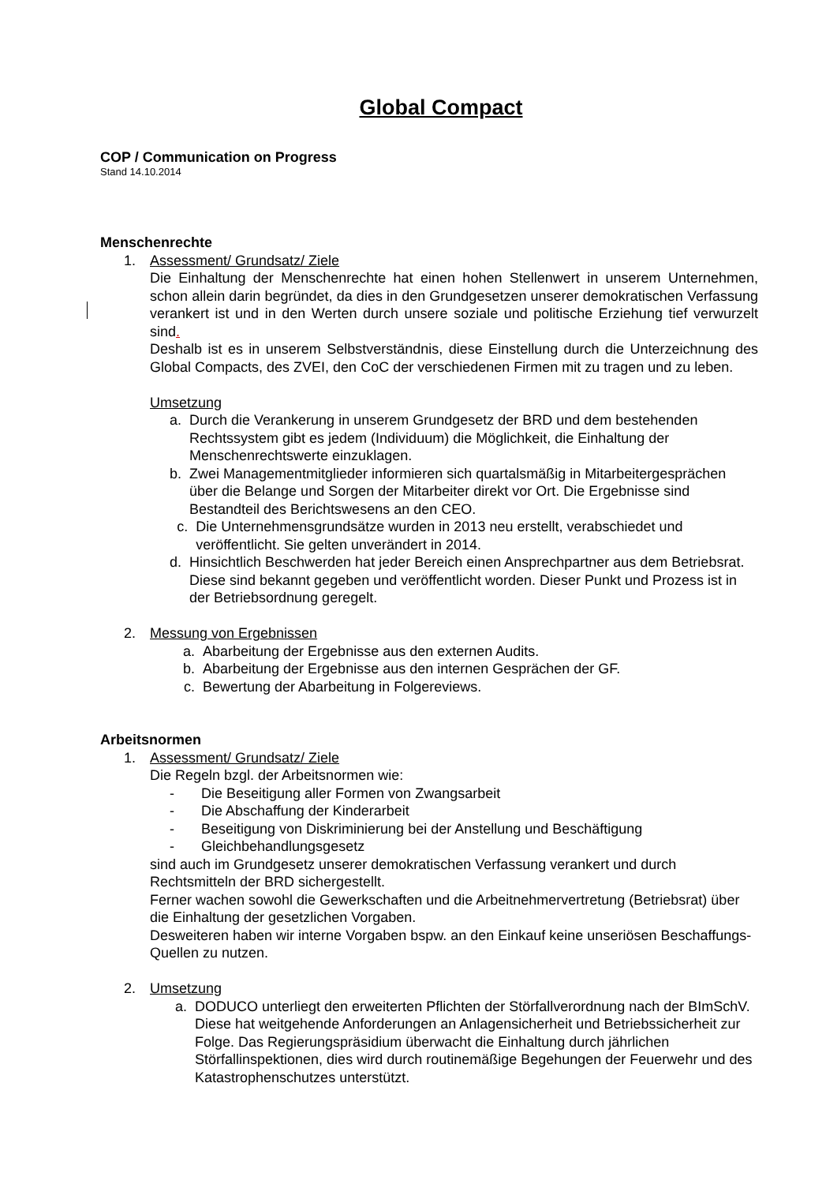Global Compact
COP / Communication on Progress
Stand 14.10.2014
Menschenrechte
1. Assessment/ Grundsatz/ Ziele
Die Einhaltung der Menschenrechte hat einen hohen Stellenwert in unserem Unternehmen, schon allein darin begründet, da dies in den Grundgesetzen unserer demokratischen Verfassung verankert ist und in den Werten durch unsere soziale und politische Erziehung tief verwurzelt sind.
Deshalb ist es in unserem Selbstverständnis, diese Einstellung durch die Unterzeichnung des Global Compacts, des ZVEI, den CoC der verschiedenen Firmen mit zu tragen und zu leben.
Umsetzung
a. Durch die Verankerung in unserem Grundgesetz der BRD und dem bestehenden Rechtssystem gibt es jedem (Individuum) die Möglichkeit, die Einhaltung der Menschenrechtswerte einzuklagen.
b. Zwei Managementmitglieder informieren sich quartalsmäßig in Mitarbeitergesprächen über die Belange und Sorgen der Mitarbeiter direkt vor Ort. Die Ergebnisse sind Bestandteil des Berichtswesens an den CEO.
c. Die Unternehmensgrundsätze wurden in 2013 neu erstellt, verabschiedet und veröffentlicht. Sie gelten unverändert in 2014.
d. Hinsichtlich Beschwerden hat jeder Bereich einen Ansprechpartner aus dem Betriebsrat. Diese sind bekannt gegeben und veröffentlicht worden. Dieser Punkt und Prozess ist in der Betriebsordnung geregelt.
2. Messung von Ergebnissen
a. Abarbeitung der Ergebnisse aus den externen Audits.
b. Abarbeitung der Ergebnisse aus den internen Gesprächen der GF.
c. Bewertung der Abarbeitung in Folgereviews.
Arbeitsnormen
1. Assessment/ Grundsatz/ Ziele
Die Regeln bzgl. der Arbeitsnormen wie:
- Die Beseitigung aller Formen von Zwangsarbeit
- Die Abschaffung der Kinderarbeit
- Beseitigung von Diskriminierung bei der Anstellung und Beschäftigung
- Gleichbehandlungsgesetz
sind auch im Grundgesetz unserer demokratischen Verfassung verankert und durch Rechtsmitteln der BRD sichergestellt.
Ferner wachen sowohl die Gewerkschaften und die Arbeitnehmervertretung (Betriebsrat) über die Einhaltung der gesetzlichen Vorgaben.
Desweiteren haben wir interne Vorgaben bspw. an den Einkauf keine unseriösen Beschaffungs-Quellen zu nutzen.
2. Umsetzung
a. DODUCO unterliegt den erweiterten Pflichten der Störfallverordnung nach der BImSchV. Diese hat weitgehende Anforderungen an Anlagensicherheit und Betriebssicherheit zur Folge. Das Regierungspräsidium überwacht die Einhaltung durch jährlichen Störfallinspektionen, dies wird durch routinemäßige Begehungen der Feuerwehr und des Katastrophenschutzes unterstützt.